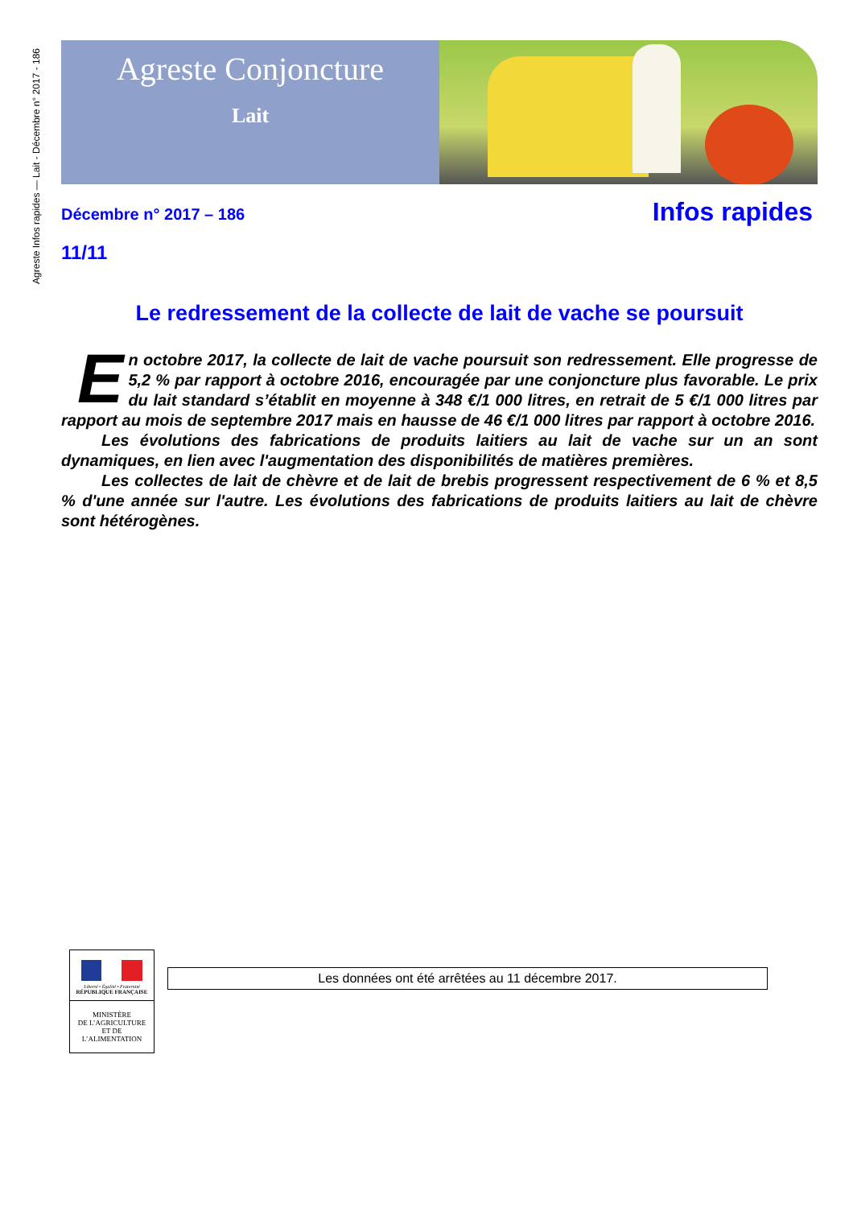Agreste Infos rapides — Lait - Décembre n° 2017 - 186
Agreste Conjoncture
Lait
Décembre n° 2017 – 186
11/11
Infos rapides
Le redressement de la collecte de lait de vache se poursuit
En octobre 2017, la collecte de lait de vache poursuit son redressement. Elle progresse de 5,2 % par rapport à octobre 2016, encouragée par une conjoncture plus favorable. Le prix du lait standard s’établit en moyenne à 348 €/1 000 litres, en retrait de 5 €/1 000 litres par rapport au mois de septembre 2017 mais en hausse de 46 €/1 000 litres par rapport à octobre 2016.
Les évolutions des fabrications de produits laitiers au lait de vache sur un an sont dynamiques, en lien avec l'augmentation des disponibilités de matières premières.
Les collectes de lait de chèvre et de lait de brebis progressent respectivement de 6 % et 8,5 % d'une année sur l'autre. Les évolutions des fabrications de produits laitiers au lait de chèvre sont hétérogènes.
Liberté • Égalité • Fraternité
RÉPUBLIQUE FRANÇAISE
MINISTÈRE
DE L’AGRICULTURE
ET DE
L’ALIMENTATION
Les données ont été arrêtées au 11 décembre 2017.